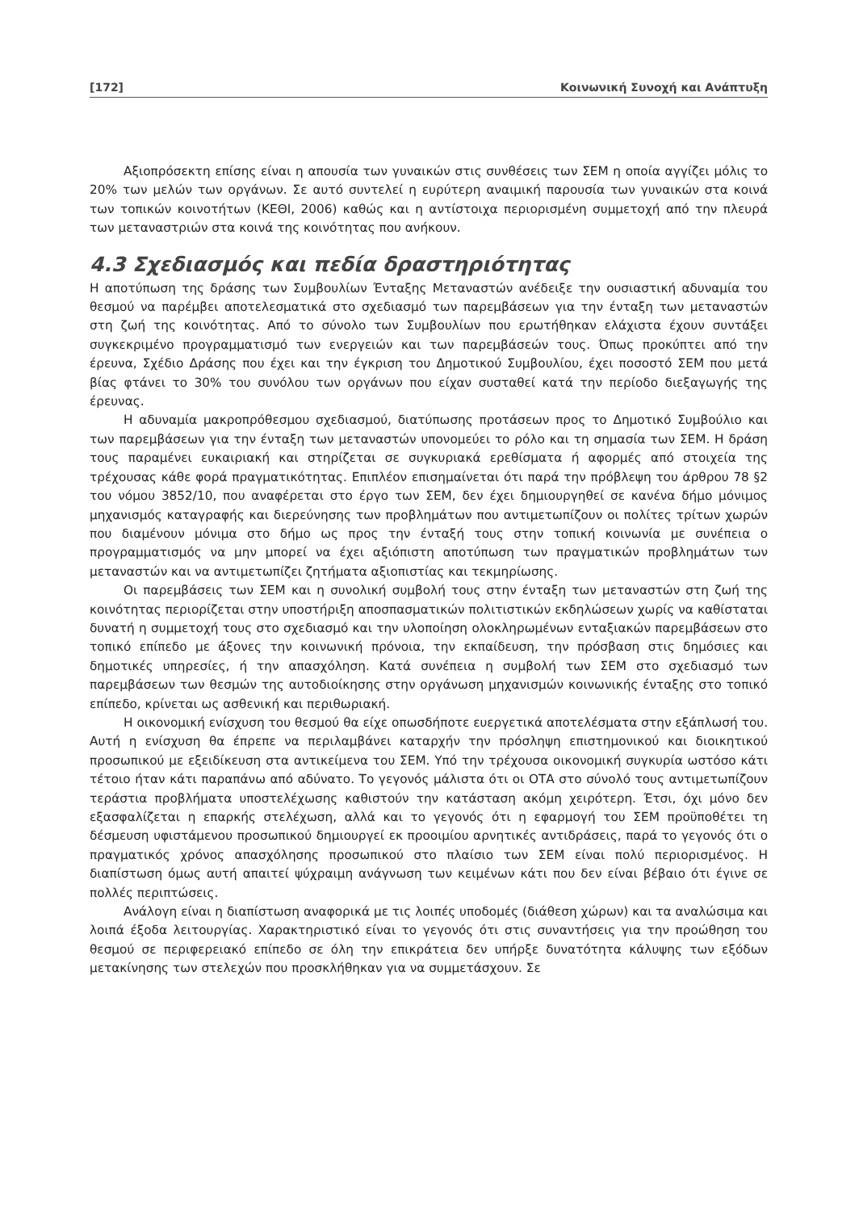[172] Κοινωνική Συνοχή και Ανάπτυξη
Αξιοπρόσεκτη επίσης είναι η απουσία των γυναικών στις συνθέσεις των ΣΕΜ η οποία αγγίζει μόλις το 20% των μελών των οργάνων. Σε αυτό συντελεί η ευρύτερη αναιμική παρουσία των γυναικών στα κοινά των τοπικών κοινοτήτων (ΚΕΘΙ, 2006) καθώς και η αντίστοιχα περιορισμένη συμμετοχή από την πλευρά των μεταναστριών στα κοινά της κοινότητας που ανήκουν.
4.3 Σχεδιασμός και πεδία δραστηριότητας
Η αποτύπωση της δράσης των Συμβουλίων Ένταξης Μεταναστών ανέδειξε την ουσιαστική αδυναμία του θεσμού να παρέμβει αποτελεσματικά στο σχεδιασμό των παρεμβάσεων για την ένταξη των μεταναστών στη ζωή της κοινότητας. Από το σύνολο των Συμβουλίων που ερωτήθηκαν ελάχιστα έχουν συντάξει συγκεκριμένο προγραμματισμό των ενεργειών και των παρεμβάσεών τους. Όπως προκύπτει από την έρευνα, Σχέδιο Δράσης που έχει και την έγκριση του Δημοτικού Συμβουλίου, έχει ποσοστό ΣΕΜ που μετά βίας φτάνει το 30% του συνόλου των οργάνων που είχαν συσταθεί κατά την περίοδο διεξαγωγής της έρευνας.
Η αδυναμία μακροπρόθεσμου σχεδιασμού, διατύπωσης προτάσεων προς το Δημοτικό Συμβούλιο και των παρεμβάσεων για την ένταξη των μεταναστών υπονομεύει το ρόλο και τη σημασία των ΣΕΜ. Η δράση τους παραμένει ευκαιριακή και στηρίζεται σε συγκυριακά ερεθίσματα ή αφορμές από στοιχεία της τρέχουσας κάθε φορά πραγματικότητας. Επιπλέον επισημαίνεται ότι παρά την πρόβλεψη του άρθρου 78 §2 του νόμου 3852/10, που αναφέρεται στο έργο των ΣΕΜ, δεν έχει δημιουργηθεί σε κανένα δήμο μόνιμος μηχανισμός καταγραφής και διερεύνησης των προβλημάτων που αντιμετωπίζουν οι πολίτες τρίτων χωρών που διαμένουν μόνιμα στο δήμο ως προς την ένταξή τους στην τοπική κοινωνία με συνέπεια ο προγραμματισμός να μην μπορεί να έχει αξιόπιστη αποτύπωση των πραγματικών προβλημάτων των μεταναστών και να αντιμετωπίζει ζητήματα αξιοπιστίας και τεκμηρίωσης.
Οι παρεμβάσεις των ΣΕΜ και η συνολική συμβολή τους στην ένταξη των μεταναστών στη ζωή της κοινότητας περιορίζεται στην υποστήριξη αποσπασματικών πολιτιστικών εκδηλώσεων χωρίς να καθίσταται δυνατή η συμμετοχή τους στο σχεδιασμό και την υλοποίηση ολοκληρωμένων ενταξιακών παρεμβάσεων στο τοπικό επίπεδο με άξονες την κοινωνική πρόνοια, την εκπαίδευση, την πρόσβαση στις δημόσιες και δημοτικές υπηρεσίες, ή την απασχόληση. Κατά συνέπεια η συμβολή των ΣΕΜ στο σχεδιασμό των παρεμβάσεων των θεσμών της αυτοδιοίκησης στην οργάνωση μηχανισμών κοινωνικής ένταξης στο τοπικό επίπεδο, κρίνεται ως ασθενική και περιθωριακή.
Η οικονομική ενίσχυση του θεσμού θα είχε οπωσδήποτε ευεργετικά αποτελέσματα στην εξάπλωσή του. Αυτή η ενίσχυση θα έπρεπε να περιλαμβάνει καταρχήν την πρόσληψη επιστημονικού και διοικητικού προσωπικού με εξειδίκευση στα αντικείμενα του ΣΕΜ. Υπό την τρέχουσα οικονομική συγκυρία ωστόσο κάτι τέτοιο ήταν κάτι παραπάνω από αδύνατο. Το γεγονός μάλιστα ότι οι ΟΤΑ στο σύνολό τους αντιμετωπίζουν τεράστια προβλήματα υποστελέχωσης καθιστούν την κατάσταση ακόμη χειρότερη. Έτσι, όχι μόνο δεν εξασφαλίζεται η επαρκής στελέχωση, αλλά και το γεγονός ότι η εφαρμογή του ΣΕΜ προϋποθέτει τη δέσμευση υφιστάμενου προσωπικού δημιουργεί εκ προοιμίου αρνητικές αντιδράσεις, παρά το γεγονός ότι ο πραγματικός χρόνος απασχόλησης προσωπικού στο πλαίσιο των ΣΕΜ είναι πολύ περιορισμένος. Η διαπίστωση όμως αυτή απαιτεί ψύχραιμη ανάγνωση των κειμένων κάτι που δεν είναι βέβαιο ότι έγινε σε πολλές περιπτώσεις.
Ανάλογη είναι η διαπίστωση αναφορικά με τις λοιπές υποδομές (διάθεση χώρων) και τα αναλώσιμα και λοιπά έξοδα λειτουργίας. Χαρακτηριστικό είναι το γεγονός ότι στις συναντήσεις για την προώθηση του θεσμού σε περιφερειακό επίπεδο σε όλη την επικράτεια δεν υπήρξε δυνατότητα κάλυψης των εξόδων μετακίνησης των στελεχών που προσκλήθηκαν για να συμμετάσχουν. Σε